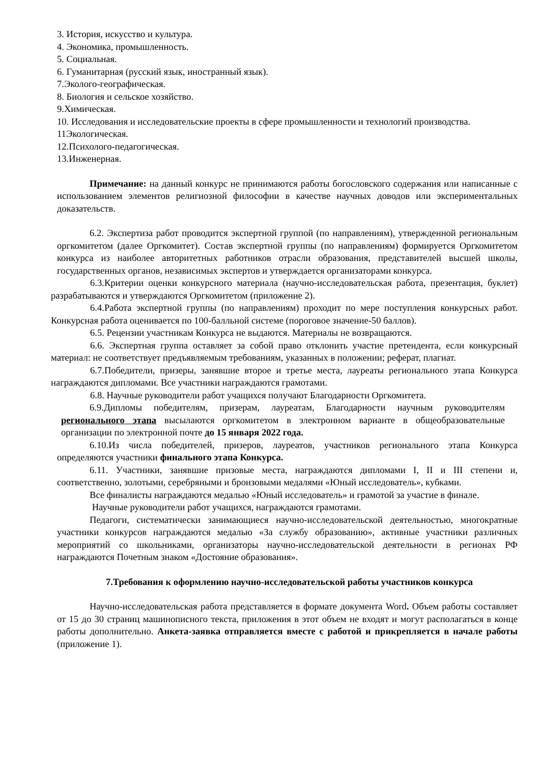3. История, искусство и культура.
4. Экономика, промышленность.
5. Социальная.
6. Гуманитарная (русский язык, иностранный язык).
7.Эколого-географическая.
8. Биология и сельское хозяйство.
9.Химическая.
10. Исследования и исследовательские проекты в сфере промышленности и технологий производства.
11Экологическая.
12.Психолого-педагогическая.
13.Инженерная.
Примечание: на данный конкурс не принимаются работы богословского содержания или написанные с использованием элементов религиозной философии в качестве научных доводов или экспериментальных доказательств.
6.2. Экспертиза работ проводится экспертной группой (по направлениям), утвержденной региональным оргкомитетом (далее Оргкомитет). Состав экспертной группы (по направлениям) формируется Оргкомитетом конкурса из наиболее авторитетных работников отрасли образования, представителей высшей школы, государственных органов, независимых экспертов и утверждается организаторами конкурса.
6.3.Критерии оценки конкурсного материала (научно-исследовательская работа, презентация, буклет) разрабатываются и утверждаются Оргкомитетом (приложение 2).
6.4.Работа экспертной группы (по направлениям) проходит по мере поступления конкурсных работ. Конкурсная работа оценивается по 100-балльной системе (пороговое значение-50 баллов).
6.5. Рецензии участникам Конкурса не выдаются. Материалы не возвращаются.
6.6. Экспертная группа оставляет за собой право отклонить участие претендента, если конкурсный материал: не соответствует предъявляемым требованиям, указанных в положении; реферат, плагиат.
6.7.Победители, призеры, занявшие второе и третье места, лауреаты регионального этапа Конкурса награждаются дипломами. Все участники награждаются грамотами.
6.8. Научные руководители работ учащихся получают Благодарности Оргкомитета.
6.9.Дипломы победителям, призерам, лауреатам, Благодарности научным руководителям регионального этапа высылаются оргкомитетом в электронном варианте в общеобразовательные организации по электронной почте до 15 января 2022 года.
6.10.Из числа победителей, призеров, лауреатов, участников регионального этапа Конкурса определяются участники финального этапа Конкурса.
6.11. Участники, занявшие призовые места, награждаются дипломами I, II и III степени и, соответственно, золотыми, серебряными и бронзовыми медалями «Юный исследователь», кубками.
Все финалисты награждаются медалью «Юный исследователь» и грамотой за участие в финале.
Научные руководители работ учащихся, награждаются грамотами.
Педагоги, систематически занимающиеся научно-исследовательской деятельностью, многократные участники конкурсов награждаются медалью «За службу образованию», активные участники различных мероприятий со школьниками, организаторы научно-исследовательской деятельности в регионах РФ награждаются Почетным знаком «Достояние образования».
7.Требования к оформлению научно-исследовательской работы участников конкурса
Научно-исследовательская работа представляется в формате документа Word. Объем работы составляет от 15 до 30 страниц машинописного текста, приложения в этот объем не входят и могут располагаться в конце работы дополнительно. Анкета-заявка отправляется вместе с работой и прикрепляется в начале работы (приложение 1).